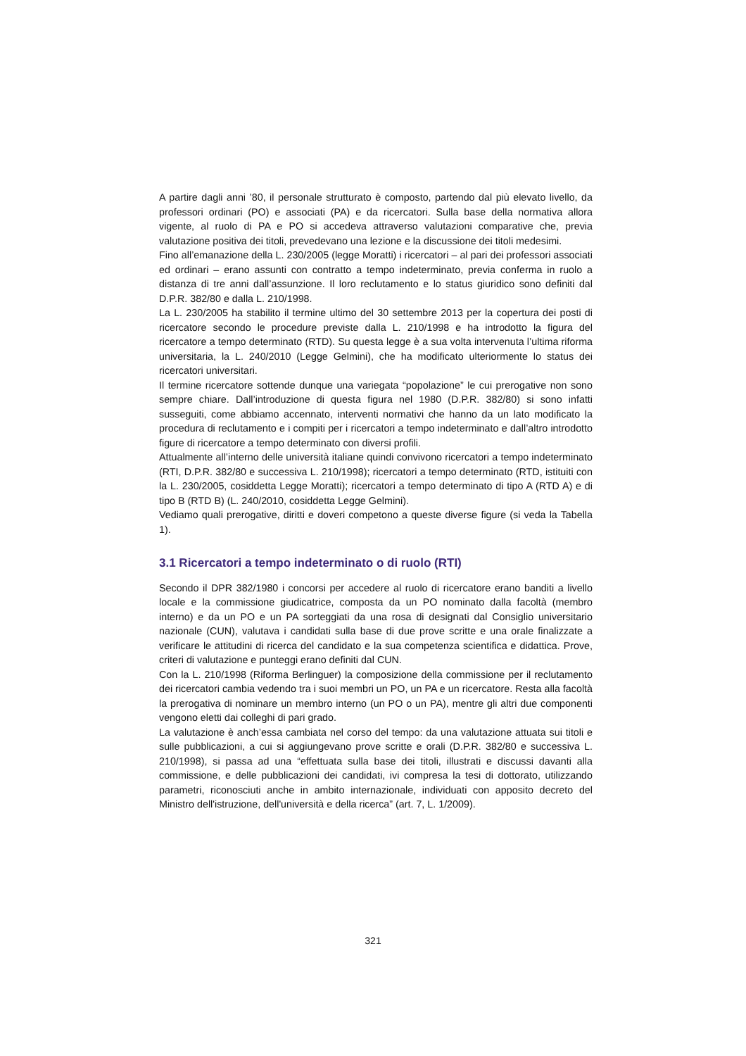A partire dagli anni ’80, il personale strutturato è composto, partendo dal più elevato livello, da professori ordinari (PO) e associati (PA) e da ricercatori. Sulla base della normativa allora vigente, al ruolo di PA e PO si accedeva attraverso valutazioni comparative che, previa valutazione positiva dei titoli, prevedevano una lezione e la discussione dei titoli medesimi.
Fino all’emanazione della L. 230/2005 (legge Moratti) i ricercatori – al pari dei professori associati ed ordinari – erano assunti con contratto a tempo indeterminato, previa conferma in ruolo a distanza di tre anni dall’assunzione. Il loro reclutamento e lo status giuridico sono definiti dal D.P.R. 382/80 e dalla L. 210/1998.
La L. 230/2005 ha stabilito il termine ultimo del 30 settembre 2013 per la copertura dei posti di ricercatore secondo le procedure previste dalla L. 210/1998 e ha introdotto la figura del ricercatore a tempo determinato (RTD). Su questa legge è a sua volta intervenuta l’ultima riforma universitaria, la L. 240/2010 (Legge Gelmini), che ha modificato ulteriormente lo status dei ricercatori universitari.
Il termine ricercatore sottende dunque una variegata “popolazione” le cui prerogative non sono sempre chiare. Dall’introduzione di questa figura nel 1980 (D.P.R. 382/80) si sono infatti susseguiti, come abbiamo accennato, interventi normativi che hanno da un lato modificato la procedura di reclutamento e i compiti per i ricercatori a tempo indeterminato e dall’altro introdotto figure di ricercatore a tempo determinato con diversi profili.
Attualmente all’interno delle università italiane quindi convivono ricercatori a tempo indeterminato (RTI, D.P.R. 382/80 e successiva L. 210/1998); ricercatori a tempo determinato (RTD, istituiti con la L. 230/2005, cosiddetta Legge Moratti); ricercatori a tempo determinato di tipo A (RTD A) e di tipo B (RTD B) (L. 240/2010, cosiddetta Legge Gelmini).
Vediamo quali prerogative, diritti e doveri competono a queste diverse figure (si veda la Tabella 1).
3.1 Ricercatori a tempo indeterminato o di ruolo (RTI)
Secondo il DPR 382/1980 i concorsi per accedere al ruolo di ricercatore erano banditi a livello locale e la commissione giudicatrice, composta da un PO nominato dalla facoltà (membro interno) e da un PO e un PA sorteggiati da una rosa di designati dal Consiglio universitario nazionale (CUN), valutava i candidati sulla base di due prove scritte e una orale finalizzate a verificare le attitudini di ricerca del candidato e la sua competenza scientifica e didattica. Prove, criteri di valutazione e punteggi erano definiti dal CUN.
Con la L. 210/1998 (Riforma Berlinguer) la composizione della commissione per il reclutamento dei ricercatori cambia vedendo tra i suoi membri un PO, un PA e un ricercatore. Resta alla facoltà la prerogativa di nominare un membro interno (un PO o un PA), mentre gli altri due componenti vengono eletti dai colleghi di pari grado.
La valutazione è anch’essa cambiata nel corso del tempo: da una valutazione attuata sui titoli e sulle pubblicazioni, a cui si aggiungevano prove scritte e orali (D.P.R. 382/80 e successiva L. 210/1998), si passa ad una “effettuata sulla base dei titoli, illustrati e discussi davanti alla commissione, e delle pubblicazioni dei candidati, ivi compresa la tesi di dottorato, utilizzando parametri, riconosciuti anche in ambito internazionale, individuati con apposito decreto del Ministro dell'istruzione, dell'università e della ricerca” (art. 7, L. 1/2009).
321